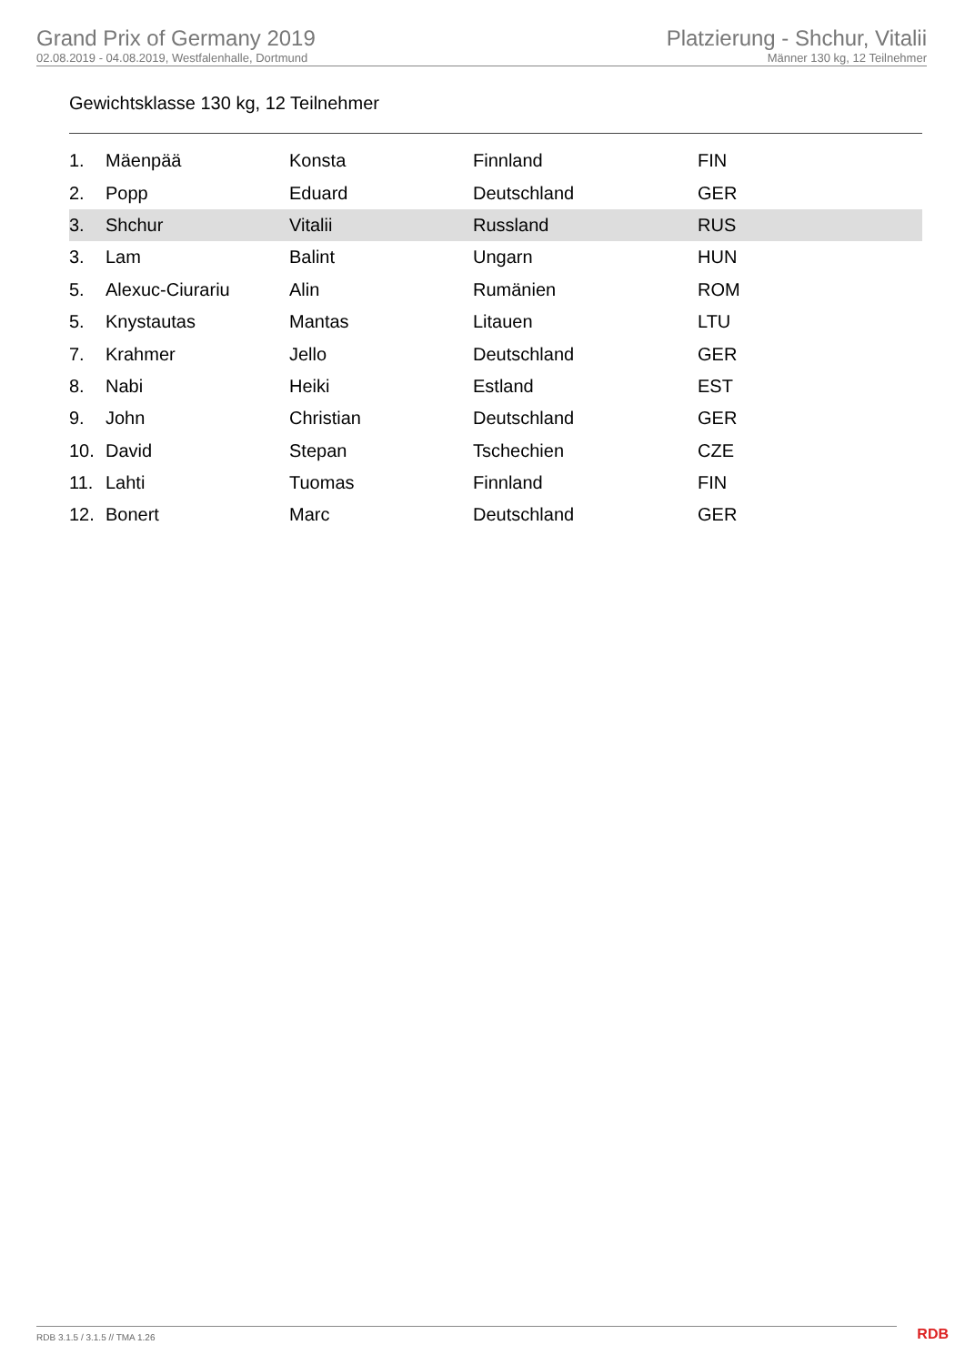Grand Prix of Germany 2019
02.08.2019 - 04.08.2019, Westfalenhalle, Dortmund
Platzierung - Shchur, Vitalii
Männer 130 kg, 12 Teilnehmer
Gewichtsklasse 130 kg, 12 Teilnehmer
| 1. | Mäenpää | Konsta | Finnland | FIN |
| 2. | Popp | Eduard | Deutschland | GER |
| 3. | Shchur | Vitalii | Russland | RUS |
| 3. | Lam | Balint | Ungarn | HUN |
| 5. | Alexuc-Ciurariu | Alin | Rumänien | ROM |
| 5. | Knystautas | Mantas | Litauen | LTU |
| 7. | Krahmer | Jello | Deutschland | GER |
| 8. | Nabi | Heiki | Estland | EST |
| 9. | John | Christian | Deutschland | GER |
| 10. | David | Stepan | Tschechien | CZE |
| 11. | Lahti | Tuomas | Finnland | FIN |
| 12. | Bonert | Marc | Deutschland | GER |
RDB 3.1.5 / 3.1.5 // TMA 1.26 RDB